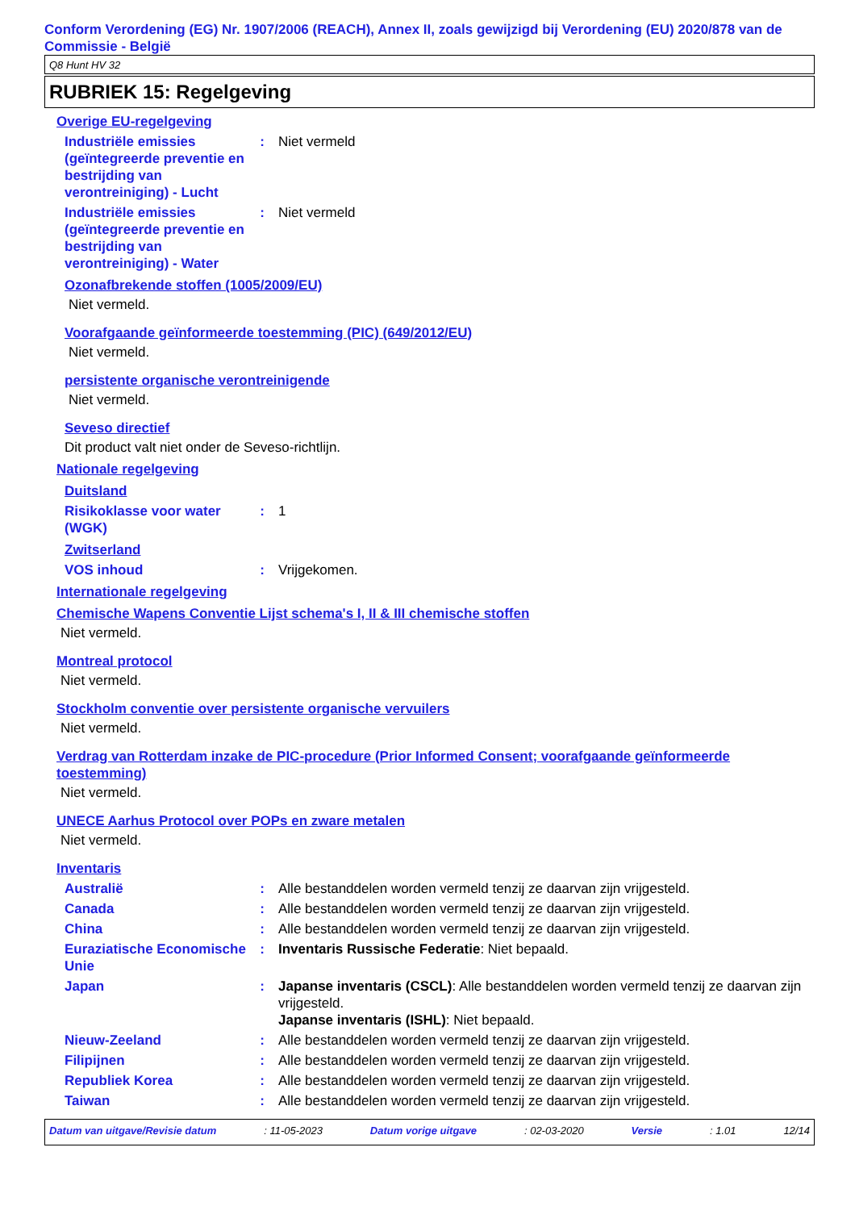Conform Verordening (EG) Nr. 1907/2006 (REACH), Annex II, zoals gewijzigd bij Verordening (EU) 2020/878 van de Commissie - België
Q8 Hunt HV 32
RUBRIEK 15: Regelgeving
Overige EU-regelgeving
Industriële emissies (geïntegreerde preventie en bestrijding van verontreiniging) - Lucht
: Niet vermeld
Industriële emissies (geïntegreerde preventie en bestrijding van verontreiniging) - Water
: Niet vermeld
Ozonafbrekende stoffen (1005/2009/EU)
Niet vermeld.
Voorafgaande geïnformeerde toestemming (PIC) (649/2012/EU)
Niet vermeld.
persistente organische verontreinigende
Niet vermeld.
Seveso directief
Dit product valt niet onder de Seveso-richtlijn.
Nationale regelgeving
Duitsland
Risikoklasse voor water (WGK)
: 1
Zwitserland
VOS inhoud : Vrijgekomen.
Internationale regelgeving
Chemische Wapens Conventie Lijst schema's I, II & III chemische stoffen
Niet vermeld.
Montreal protocol
Niet vermeld.
Stockholm conventie over persistente organische vervuilers
Niet vermeld.
Verdrag van Rotterdam inzake de PIC-procedure (Prior Informed Consent; voorafgaande geïnformeerde toestemming)
Niet vermeld.
UNECE Aarhus Protocol over POPs en zware metalen
Niet vermeld.
Inventaris
Australië : Alle bestanddelen worden vermeld tenzij ze daarvan zijn vrijgesteld.
Canada : Alle bestanddelen worden vermeld tenzij ze daarvan zijn vrijgesteld.
China : Alle bestanddelen worden vermeld tenzij ze daarvan zijn vrijgesteld.
Euraziatische Economische Unie
: Inventaris Russische Federatie: Niet bepaald.
Japan : Japanse inventaris (CSCL): Alle bestanddelen worden vermeld tenzij ze daarvan zijn vrijgesteld.
Japanse inventaris (ISHL): Niet bepaald.
Nieuw-Zeeland : Alle bestanddelen worden vermeld tenzij ze daarvan zijn vrijgesteld.
Filipijnen : Alle bestanddelen worden vermeld tenzij ze daarvan zijn vrijgesteld.
Republiek Korea : Alle bestanddelen worden vermeld tenzij ze daarvan zijn vrijgesteld.
Taiwan : Alle bestanddelen worden vermeld tenzij ze daarvan zijn vrijgesteld.
Datum van uitgave/Revisie datum: 11-05-2023 Datum vorige uitgave: 02-03-2020 Versie: 1.01 12/14